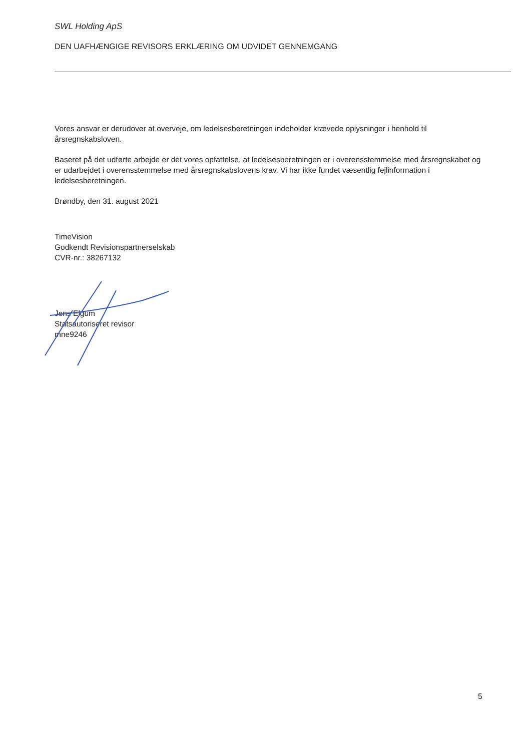SWL Holding ApS
DEN UAFHÆNGIGE REVISORS ERKLÆRING OM UDVIDET GENNEMGANG
Vores ansvar er derudover at overveje, om ledelsesberetningen indeholder krævede oplysninger i henhold til årsregnskabsloven.
Baseret på det udførte arbejde er det vores opfattelse, at ledelsesberetningen er i overensstemmelse med årsregnskabet og er udarbejdet i overensstemmelse med årsregnskabslovens krav. Vi har ikke fundet væsentlig fejlinformation i ledelsesberetningen.
Brøndby, den 31. august 2021
TimeVision
Godkendt Revisionspartnerselskab
CVR-nr.: 38267132
Jens Elgum
Statsautoriseret revisor
mne9246
5